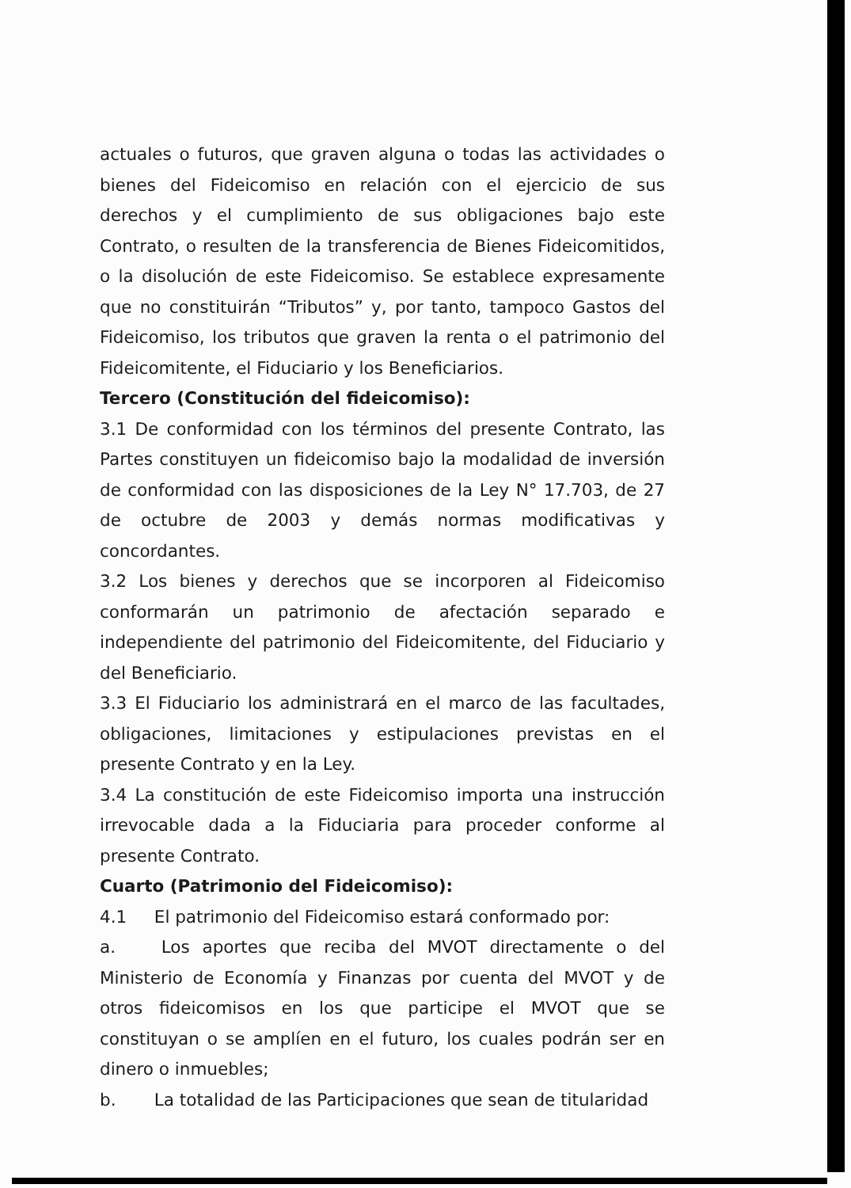actuales o futuros, que graven alguna o todas las actividades o bienes del Fideicomiso en relación con el ejercicio de sus derechos y el cumplimiento de sus obligaciones bajo este Contrato, o resulten de la transferencia de Bienes Fideicomitidos, o la disolución de este Fideicomiso. Se establece expresamente que no constituirán “Tributos” y, por tanto, tampoco Gastos del Fideicomiso, los tributos que graven la renta o el patrimonio del Fideicomitente, el Fiduciario y los Beneficiarios.
Tercero (Constitución del fideicomiso):
3.1 De conformidad con los términos del presente Contrato, las Partes constituyen un fideicomiso bajo la modalidad de inversión de conformidad con las disposiciones de la Ley N° 17.703, de 27 de octubre de 2003 y demás normas modificativas y concordantes.
3.2 Los bienes y derechos que se incorporen al Fideicomiso conformarán un patrimonio de afectación separado e independiente del patrimonio del Fideicomitente, del Fiduciario y del Beneficiario.
3.3 El Fiduciario los administrará en el marco de las facultades, obligaciones, limitaciones y estipulaciones previstas en el presente Contrato y en la Ley.
3.4 La constitución de este Fideicomiso importa una instrucción irrevocable dada a la Fiduciaria para proceder conforme al presente Contrato.
Cuarto (Patrimonio del Fideicomiso):
4.1 El patrimonio del Fideicomiso estará conformado por:
a. Los aportes que reciba del MVOT directamente o del Ministerio de Economía y Finanzas por cuenta del MVOT y de otros fideicomisos en los que participe el MVOT que se constituyan o se amplíen en el futuro, los cuales podrán ser en dinero o inmuebles;
b. La totalidad de las Participaciones que sean de titularidad